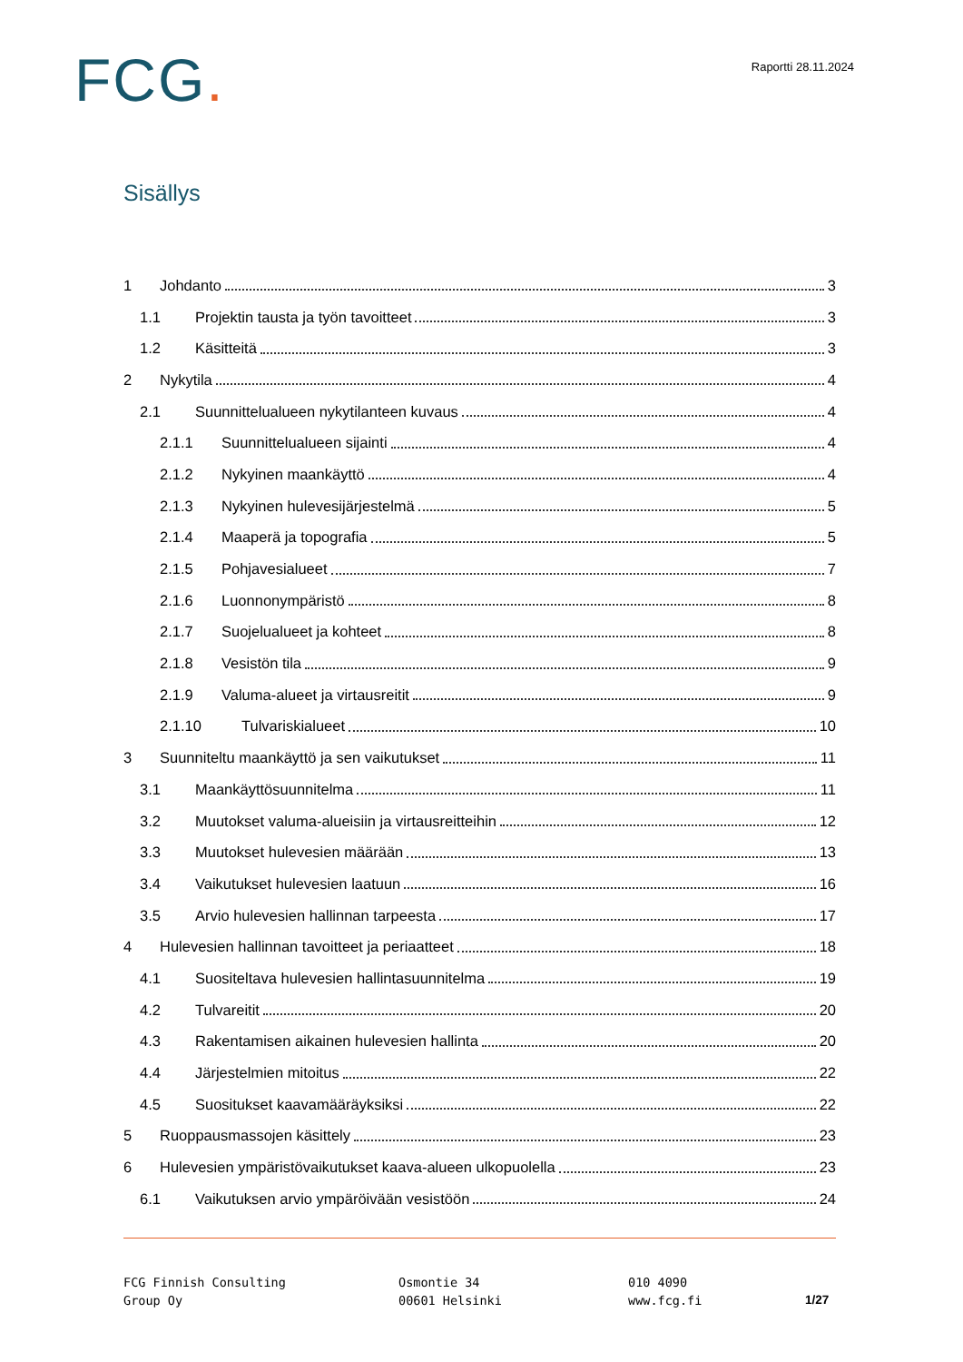FCG.
Raportti 28.11.2024
Sisällys
1 Johdanto 3
1.1 Projektin tausta ja työn tavoitteet 3
1.2 Käsitteitä 3
2 Nykytila 4
2.1 Suunnittelualueen nykytilanteen kuvaus 4
2.1.1 Suunnittelualueen sijainti 4
2.1.2 Nykyinen maankäyttö 4
2.1.3 Nykyinen hulevesijärjestelmä 5
2.1.4 Maaperä ja topografia 5
2.1.5 Pohjavesialueet 7
2.1.6 Luonnonympäristö 8
2.1.7 Suojelualueet ja kohteet 8
2.1.8 Vesistön tila 9
2.1.9 Valuma-alueet ja virtausreitit 9
2.1.10 Tulvariskialueet 10
3 Suunniteltu maankäyttö ja sen vaikutukset 11
3.1 Maankäyttösuunnitelma 11
3.2 Muutokset valuma-alueisiin ja virtausreitteihin 12
3.3 Muutokset hulevesien määrään 13
3.4 Vaikutukset hulevesien laatuun 16
3.5 Arvio hulevesien hallinnan tarpeesta 17
4 Hulevesien hallinnan tavoitteet ja periaatteet 18
4.1 Suositeltava hulevesien hallintasuunnitelma 19
4.2 Tulvareitit 20
4.3 Rakentamisen aikainen hulevesien hallinta 20
4.4 Järjestelmien mitoitus 22
4.5 Suositukset kaavamääräyksiksi 22
5 Ruoppausmassojen käsittely 23
6 Hulevesien ympäristövaikutukset kaava-alueen ulkopuolella 23
6.1 Vaikutuksen arvio ympäröivään vesistöön 24
FCG Finnish Consulting
Group Oy
Osmontie 34
00601 Helsinki
010 4090
www.fcg.fi
1/27